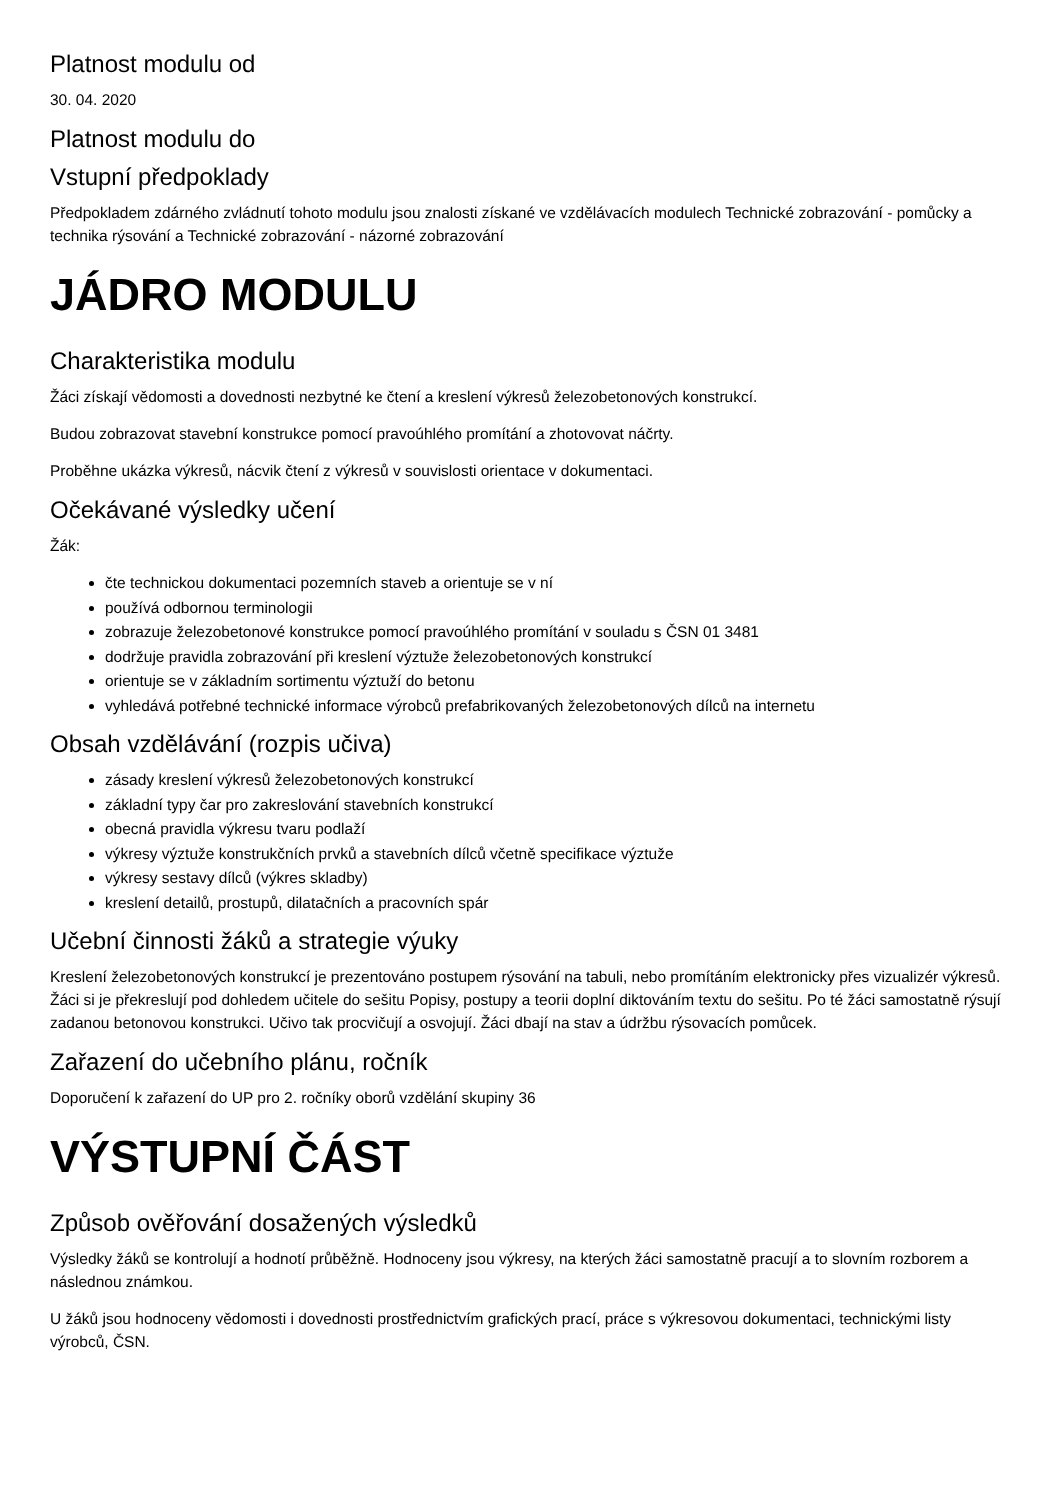Platnost modulu od
30. 04. 2020
Platnost modulu do
Vstupní předpoklady
Předpokladem zdárného zvládnutí tohoto modulu jsou znalosti získané ve vzdělávacích modulech Technické zobrazování - pomůcky a technika rýsování a Technické zobrazování - názorné zobrazování
JÁDRO MODULU
Charakteristika modulu
Žáci získají vědomosti a dovednosti nezbytné ke čtení a kreslení výkresů železobetonových konstrukcí.
Budou zobrazovat stavební konstrukce pomocí pravoúhlého promítání a zhotovovat náčrty.
Proběhne ukázka výkresů, nácvik čtení z výkresů v souvislosti orientace v dokumentaci.
Očekávané výsledky učení
Žák:
čte technickou dokumentaci pozemních staveb a orientuje se v ní
používá odbornou terminologii
zobrazuje železobetonové konstrukce pomocí pravoúhlého promítání v souladu s ČSN 01 3481
dodržuje pravidla zobrazování při kreslení výztuže železobetonových konstrukcí
orientuje se v základním sortimentu výztuží do betonu
vyhledává potřebné technické informace výrobců prefabrikovaných železobetonových dílců na internetu
Obsah vzdělávání (rozpis učiva)
zásady kreslení výkresů železobetonových konstrukcí
základní typy čar pro zakreslování stavebních konstrukcí
obecná pravidla výkresu tvaru podlaží
výkresy výztuže konstrukčních prvků a stavebních dílců včetně specifikace výztuže
výkresy sestavy dílců (výkres skladby)
kreslení detailů, prostupů, dilatačních a pracovních spár
Učební činnosti žáků a strategie výuky
Kreslení železobetonových konstrukcí je prezentováno postupem rýsování na tabuli, nebo promítáním elektronicky přes vizualizér výkresů. Žáci si je překreslují pod dohledem učitele do sešitu Popisy, postupy a teorii doplní diktováním textu do sešitu. Po té žáci samostatně rýsují zadanou betonovou konstrukci. Učivo tak procvičují a osvojují. Žáci dbají na stav a údržbu rýsovacích pomůcek.
Zařazení do učebního plánu, ročník
Doporučení k zařazení do UP pro 2. ročníky oborů vzdělání skupiny 36
VÝSTUPNÍ ČÁST
Způsob ověřování dosažených výsledků
Výsledky žáků se kontrolují a hodnotí průběžně. Hodnoceny jsou výkresy, na kterých žáci samostatně pracují a to slovním rozborem a následnou známkou.
U žáků jsou hodnoceny vědomosti i dovednosti prostřednictvím grafických prací, práce s výkresovou dokumentaci, technickými listy výrobců, ČSN.